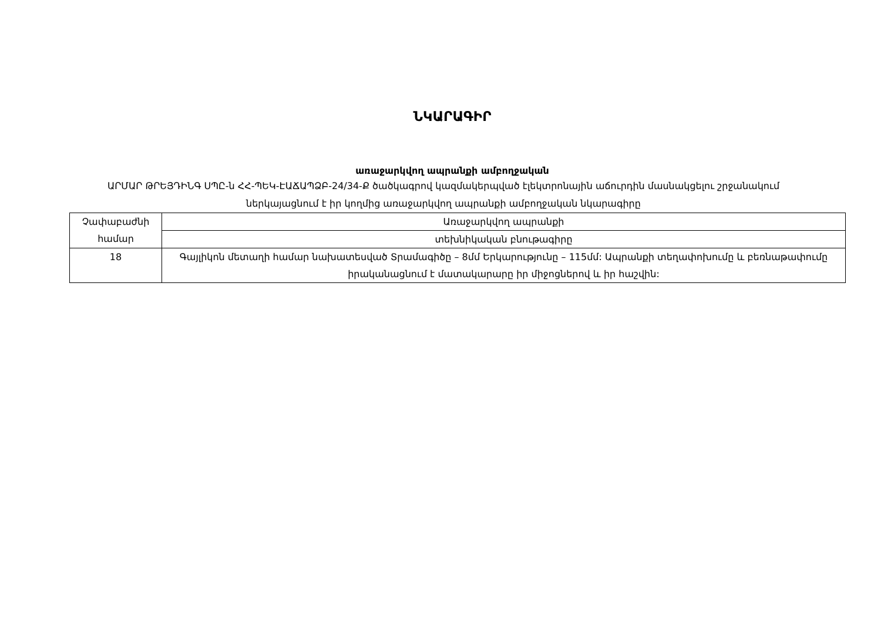ՆԿԱՐԱԳԻՐ
առաջարկվող ապրանքի ամբողջական
ԱՐՄԱՐ ԹՐԵՅԴԻՆԳ ՍՊԸ-ն ՀՀ-ՊԵԿ-ԷԱՃԱՊՁԲ-24/34-Ք ծածկագրով կազմակերպված էլեկտրոնային աճուրդին մասնակցելու շրջանակում ներկայացնում է իր կողմից առաջարկվող ապրանքի ամբողջական նկարագիրը
| Չափաբաժնի համար | Առաջարկվող ապրանքի |
| | տեխնիկական բնութագիրը |
| 18 | Գայլիկոն մետաղի համար նախատեսված Տրամագիծը – 8մմ Երկարությունը – 115մմ: Ապրանքի տեղափոխումը և բեռնաթափումը իրականացնում է մատակարարը իր միջոցներով և իր հաշվին: |